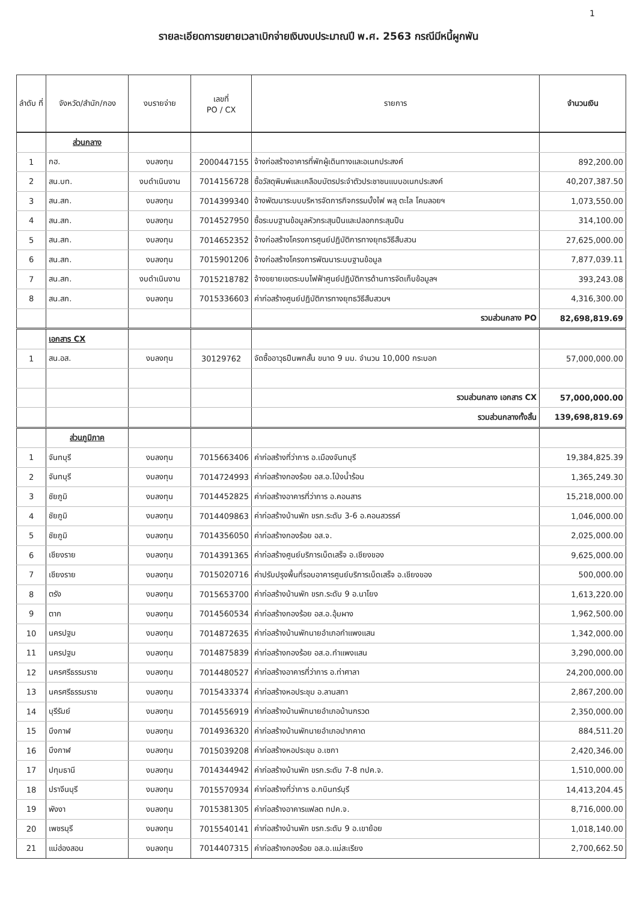1
รายละเอียดการขยายเวลาเบิกจ่ายเงินงบประมาณปี พ.ศ. 2563 กรณีมีหนี้ผูกพัน
| ลำดับ ที่ | จังหวัด/สำนัก/กอง | งบรายจ่าย | เลขที่ PO / CX | รายการ | จำนวนเงิน |
| --- | --- | --- | --- | --- | --- |
| | ส่วนกลาง | | | | |
| 1 | กฮ. | งบลงทุน | 2000447155 | จ้างก่อสร้างอาคารที่พักผู้เดินทางและอเนกประสงค์ | 892,200.00 |
| 2 | สน.บท. | งบดำเนินงาน | 7014156728 | ซื้อวัสดุพิมพ์และเคลือบบัตรประจำตัวประชาชนแบบอเนกประสงค์ | 40,207,387.50 |
| 3 | สน.สก. | งบลงทุน | 7014399340 | จ้างพัฒนาระบบบริหารจัดการกิจกรรมบั้งไฟ พลุ ตะไล โคมลอยฯ | 1,073,550.00 |
| 4 | สน.สก. | งบลงทุน | 7014527950 | ซื้อระบบฐานข้อมูลหัวกระสุนปืนและปลอกกระสุนปืน | 314,100.00 |
| 5 | สน.สก. | งบลงทุน | 7014652352 | จ้างก่อสร้างโครงการศูนย์ปฏิบัติการทางยุทธวิธีสืบสวน | 27,625,000.00 |
| 6 | สน.สก. | งบลงทุน | 7015901206 | จ้างก่อสร้างโครงการพัฒนาระบบฐานข้อมูล | 7,877,039.11 |
| 7 | สน.สก. | งบดำเนินงาน | 7015218782 | จ้างขยายเขตระบบไฟฟ้าศูนย์ปฏิบัติการด้านการจัดเก็บข้อมูลฯ | 393,243.08 |
| 8 | สน.สก. | งบลงทุน | 7015336603 | ค่าก่อสร้างศูนย์ปฏิบัติการทางยุทธวิธีสืบสวนฯ | 4,316,300.00 |
| | | | | รวมส่วนกลาง PO | 82,698,819.69 |
| | เอกสาร CX | | | | |
| 1 | สน.อส. | งบลงทุน | 30129762 | จัดซื้ออาวุธปืนพกสั้น ขนาด 9 มม. จำนวน 10,000 กระบอก | 57,000,000.00 |
| | | | | รวมส่วนกลาง เอกสาร CX | 57,000,000.00 |
| | | | | รวมส่วนกลางทั้งสิ้น | 139,698,819.69 |
| | ส่วนภูมิภาค | | | | |
| 1 | จันทบุรี | งบลงทุน | 7015663406 | ค่าก่อสร้างที่ว่าการ อ.เมืองจันทบุรี | 19,384,825.39 |
| 2 | จันทบุรี | งบลงทุน | 7014724993 | ค่าก่อสร้างกองร้อย อส.อ.โป่งน้ำร้อน | 1,365,249.30 |
| 3 | ชัยภูมิ | งบลงทุน | 7014452825 | ค่าก่อสร้างอาคารที่ว่าการ อ.คอนสาร | 15,218,000.00 |
| 4 | ชัยภูมิ | งบลงทุน | 7014409863 | ค่าก่อสร้างบ้านพัก ขรก.ระดับ 3-6 อ.คอนสวรรค์ | 1,046,000.00 |
| 5 | ชัยภูมิ | งบลงทุน | 7014356050 | ค่าก่อสร้างกองร้อย อส.จ. | 2,025,000.00 |
| 6 | เชียงราย | งบลงทุน | 7014391365 | ค่าก่อสร้างศูนย์บริการเบ็ดเสร็จ อ.เชียงของ | 9,625,000.00 |
| 7 | เชียงราย | งบลงทุน | 7015020716 | ค่าปรับปรุงพื้นที่รอบอาคารศูนย์บริการเบ็ดเสร็จ อ.เชียงของ | 500,000.00 |
| 8 | ตรัง | งบลงทุน | 7015653700 | ค่าก่อสร้างบ้านพัก ขรก.ระดับ 9 อ.นาโยง | 1,613,220.00 |
| 9 | ตาก | งบลงทุน | 7014560534 | ค่าก่อสร้างกองร้อย อส.อ.อุ้มผาง | 1,962,500.00 |
| 10 | นครปฐม | งบลงทุน | 7014872635 | ค่าก่อสร้างบ้านพักนายอำเภอกำแพงแสน | 1,342,000.00 |
| 11 | นครปฐม | งบลงทุน | 7014875839 | ค่าก่อสร้างกองร้อย อส.อ.กำแพงแสน | 3,290,000.00 |
| 12 | นครศรีธรรมราช | งบลงทุน | 7014480527 | ค่าก่อสร้างอาคารที่ว่าการ อ.ท่าศาลา | 24,200,000.00 |
| 13 | นครศรีธรรมราช | งบลงทุน | 7015433374 | ค่าก่อสร้างหอประชุม อ.ลานสกา | 2,867,200.00 |
| 14 | บุรีรัมย์ | งบลงทุน | 7014556919 | ค่าก่อสร้างบ้านพักนายอำเภอบ้านกรวด | 2,350,000.00 |
| 15 | บึงกาฬ | งบลงทุน | 7014936320 | ค่าก่อสร้างบ้านพักนายอำเภอปากคาด | 884,511.20 |
| 16 | บึงกาฬ | งบลงทุน | 7015039208 | ค่าก่อสร้างหอประชุม อ.เซกา | 2,420,346.00 |
| 17 | ปทุมธานี | งบลงทุน | 7014344942 | ค่าก่อสร้างบ้านพัก ขรก.ระดับ 7-8 ทปค.จ. | 1,510,000.00 |
| 18 | ปราจีนบุรี | งบลงทุน | 7015570934 | ค่าก่อสร้างที่ว่าการ อ.กบินทร์บุรี | 14,413,204.45 |
| 19 | พังงา | งบลงทุน | 7015381305 | ค่าก่อสร้างอาคารแฟลต ทปค.จ. | 8,716,000.00 |
| 20 | เพชรบุรี | งบลงทุน | 7015540141 | ค่าก่อสร้างบ้านพัก ขรก.ระดับ 9 อ.เขาย้อย | 1,018,140.00 |
| 21 | แม่ฮ่องสอน | งบลงทุน | 7014407315 | ค่าก่อสร้างกองร้อย อส.อ.แม่สะเรียง | 2,700,662.50 |